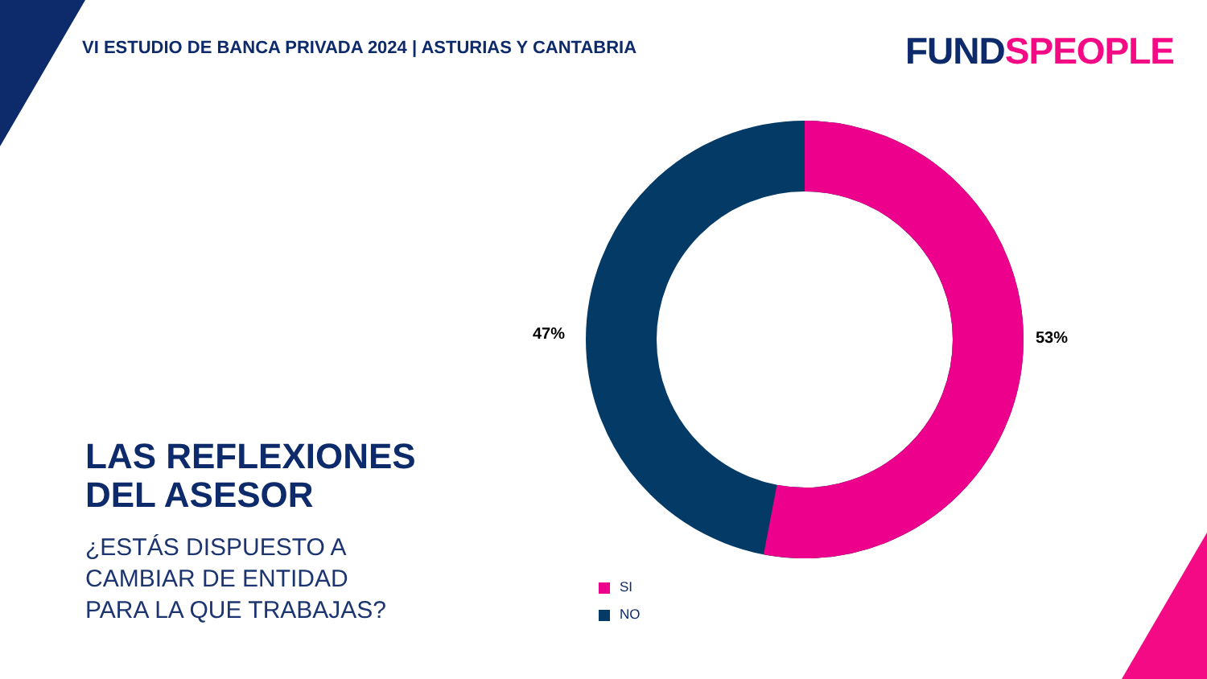VI ESTUDIO DE BANCA PRIVADA 2024 | ASTURIAS Y CANTABRIA
FUND SPEOPLE
LAS REFLEXIONES
DEL ASESOR
¿ESTÁS DISPUESTO A
CAMBIAR DE ENTIDAD
PARA LA QUE TRABAJAS?
47% 53%
SI
NO